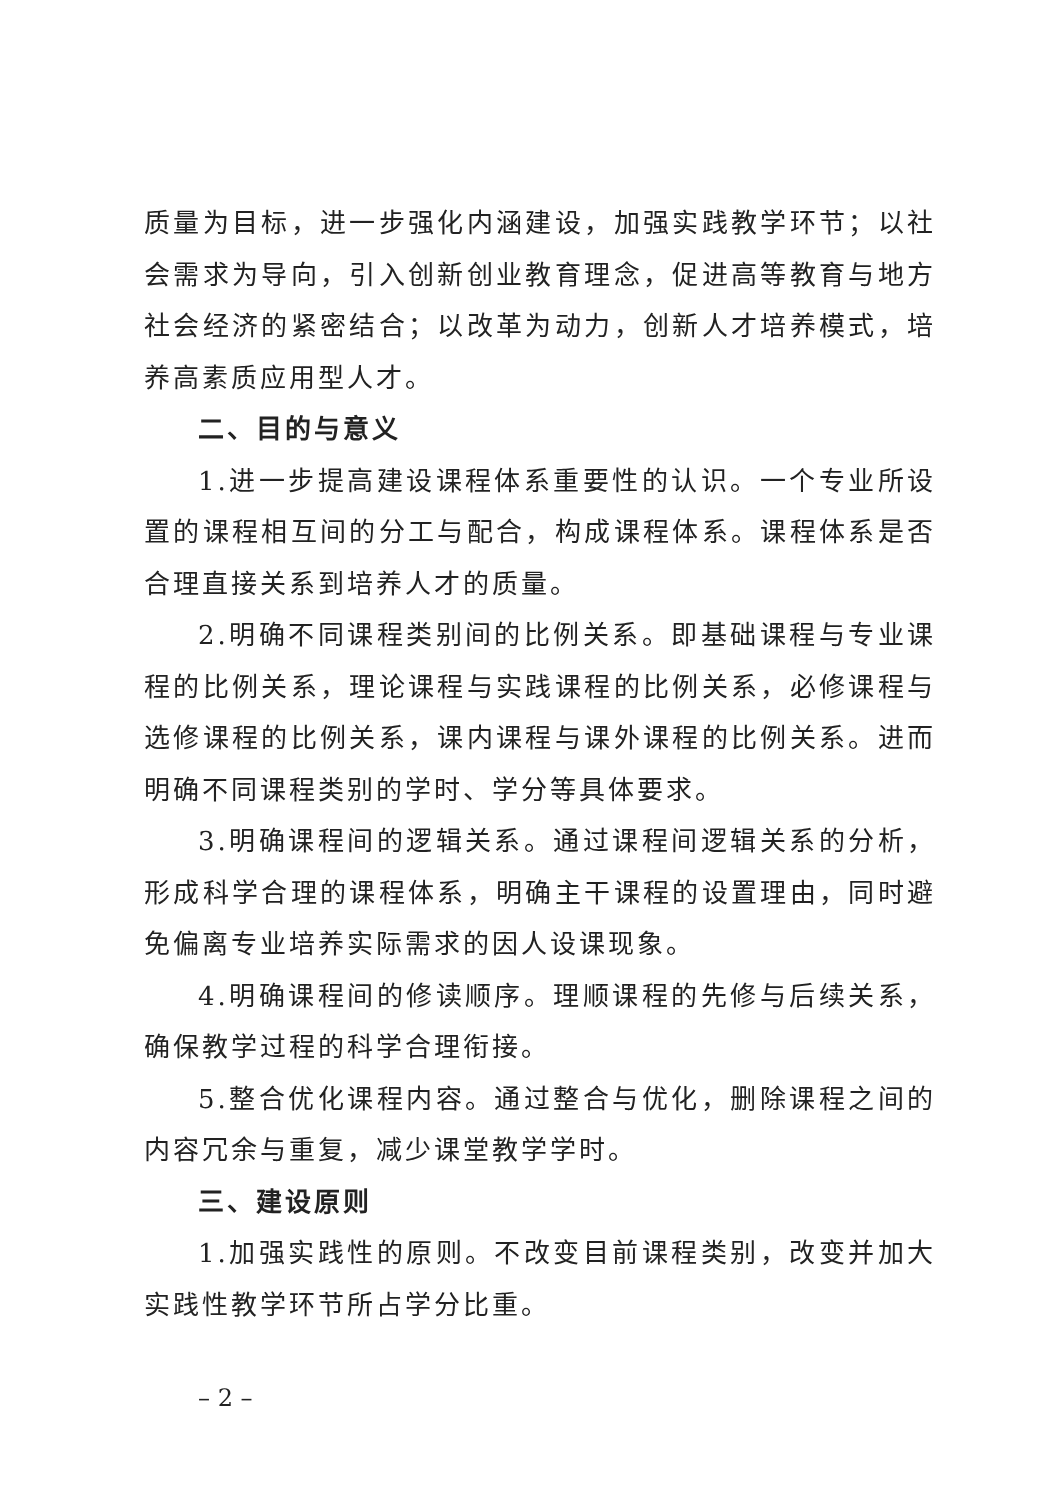质量为目标，进一步强化内涵建设，加强实践教学环节；以社会需求为导向，引入创新创业教育理念，促进高等教育与地方社会经济的紧密结合；以改革为动力，创新人才培养模式，培养高素质应用型人才。
二、目的与意义
1.进一步提高建设课程体系重要性的认识。一个专业所设置的课程相互间的分工与配合，构成课程体系。课程体系是否合理直接关系到培养人才的质量。
2.明确不同课程类别间的比例关系。即基础课程与专业课程的比例关系，理论课程与实践课程的比例关系，必修课程与选修课程的比例关系，课内课程与课外课程的比例关系。进而明确不同课程类别的学时、学分等具体要求。
3.明确课程间的逻辑关系。通过课程间逻辑关系的分析，形成科学合理的课程体系，明确主干课程的设置理由，同时避免偏离专业培养实际需求的因人设课现象。
4.明确课程间的修读顺序。理顺课程的先修与后续关系，确保教学过程的科学合理衔接。
5.整合优化课程内容。通过整合与优化，删除课程之间的内容冗余与重复，减少课堂教学学时。
三、建设原则
1.加强实践性的原则。不改变目前课程类别，改变并加大实践性教学环节所占学分比重。
– 2 –